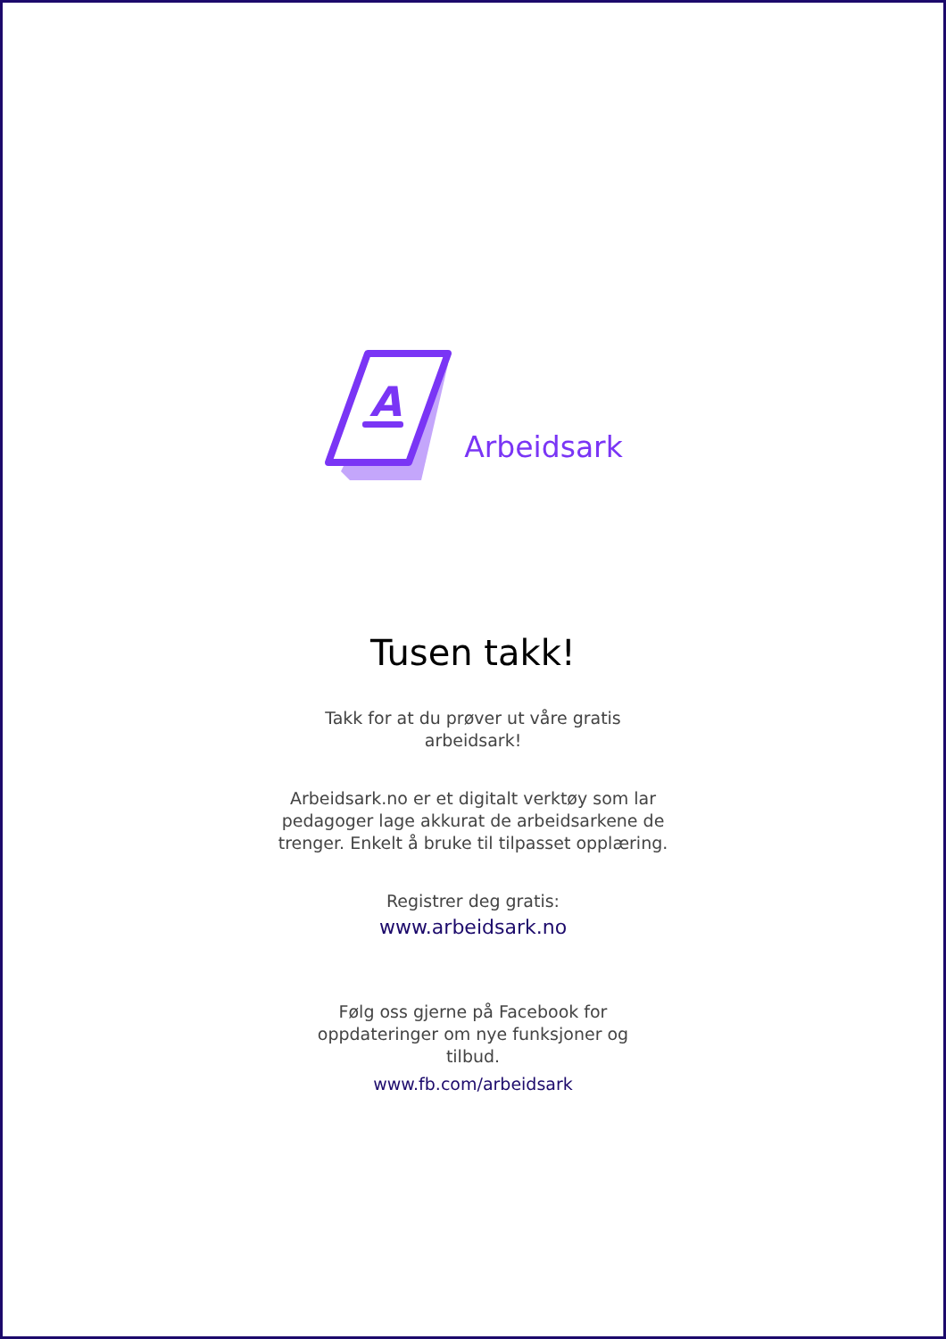A
Arbeidsark
Tusen takk!
Takk for at du prøver ut våre gratis arbeidsark!
Arbeidsark.no er et digitalt verktøy som lar pedagoger lage akkurat de arbeidsarkene de trenger. Enkelt å bruke til tilpasset opplæring.
Registrer deg gratis:
www.arbeidsark.no
Følg oss gjerne på Facebook for oppdateringer om nye funksjoner og tilbud.
www.fb.com/arbeidsark